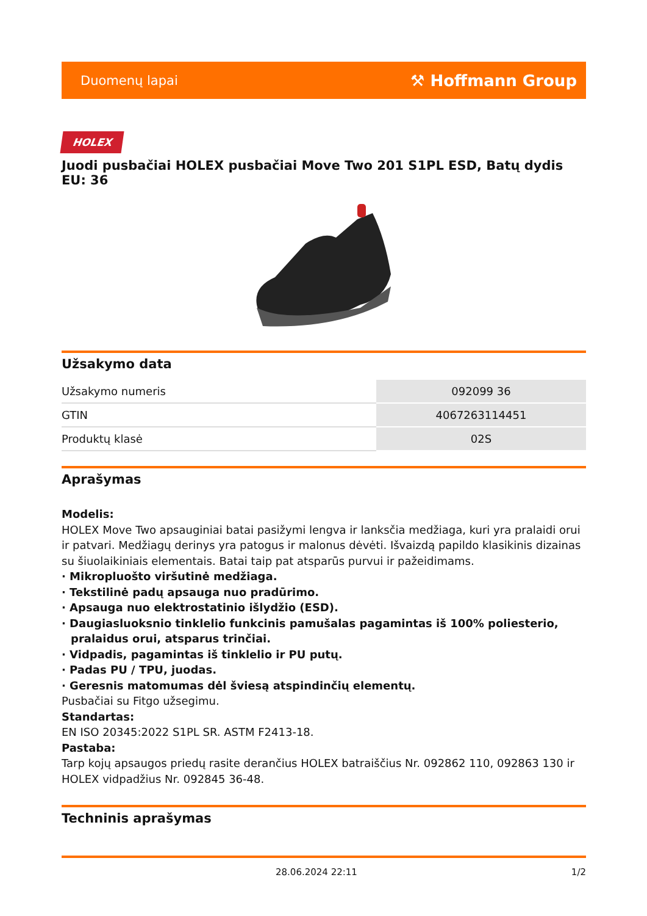Duomenų lapai ⚒ Hoffmann Group
HOLEX
Juodi pusbačiai HOLEX pusbačiai Move Two 201 S1PL ESD, Batų dydis EU: 36
Užsakymo data
| Užsakymo numeris | 092099 36 |
| GTIN | 4067263114451 |
| Produktų klasė | 02S |
Aprašymas
Modelis:
HOLEX Move Two apsauginiai batai pasižymi lengva ir lanksčia medžiaga, kuri yra pralaidi orui ir patvari. Medžiagų derinys yra patogus ir malonus dėvėti. Išvaizdą papildo klasikinis dizainas su šiuolaikiniais elementais. Batai taip pat atsparūs purvui ir pažeidimams.
· Mikropluošto viršutinė medžiaga.
· Tekstilinė padų apsauga nuo pradūrimo.
· Apsauga nuo elektrostatinio išlydžio (ESD).
· Daugiasluoksnio tinklelio funkcinis pamušalas pagamintas iš 100% poliesterio, pralaidus orui, atsparus trinčiai.
· Vidpadis, pagamintas iš tinklelio ir PU putų.
· Padas PU / TPU, juodas.
· Geresnis matomumas dėl šviesą atspindinčių elementų.
Pusbačiai su Fitgo užsegimu.
Standartas:
EN ISO 20345:2022 S1PL SR. ASTM F2413-18.
Pastaba:
Tarp kojų apsaugos priedų rasite derančius HOLEX batraiščius Nr. 092862 110, 092863 130 ir HOLEX vidpadžius Nr. 092845 36-48.
Techninis aprašymas
28.06.2024 22:11 1/2